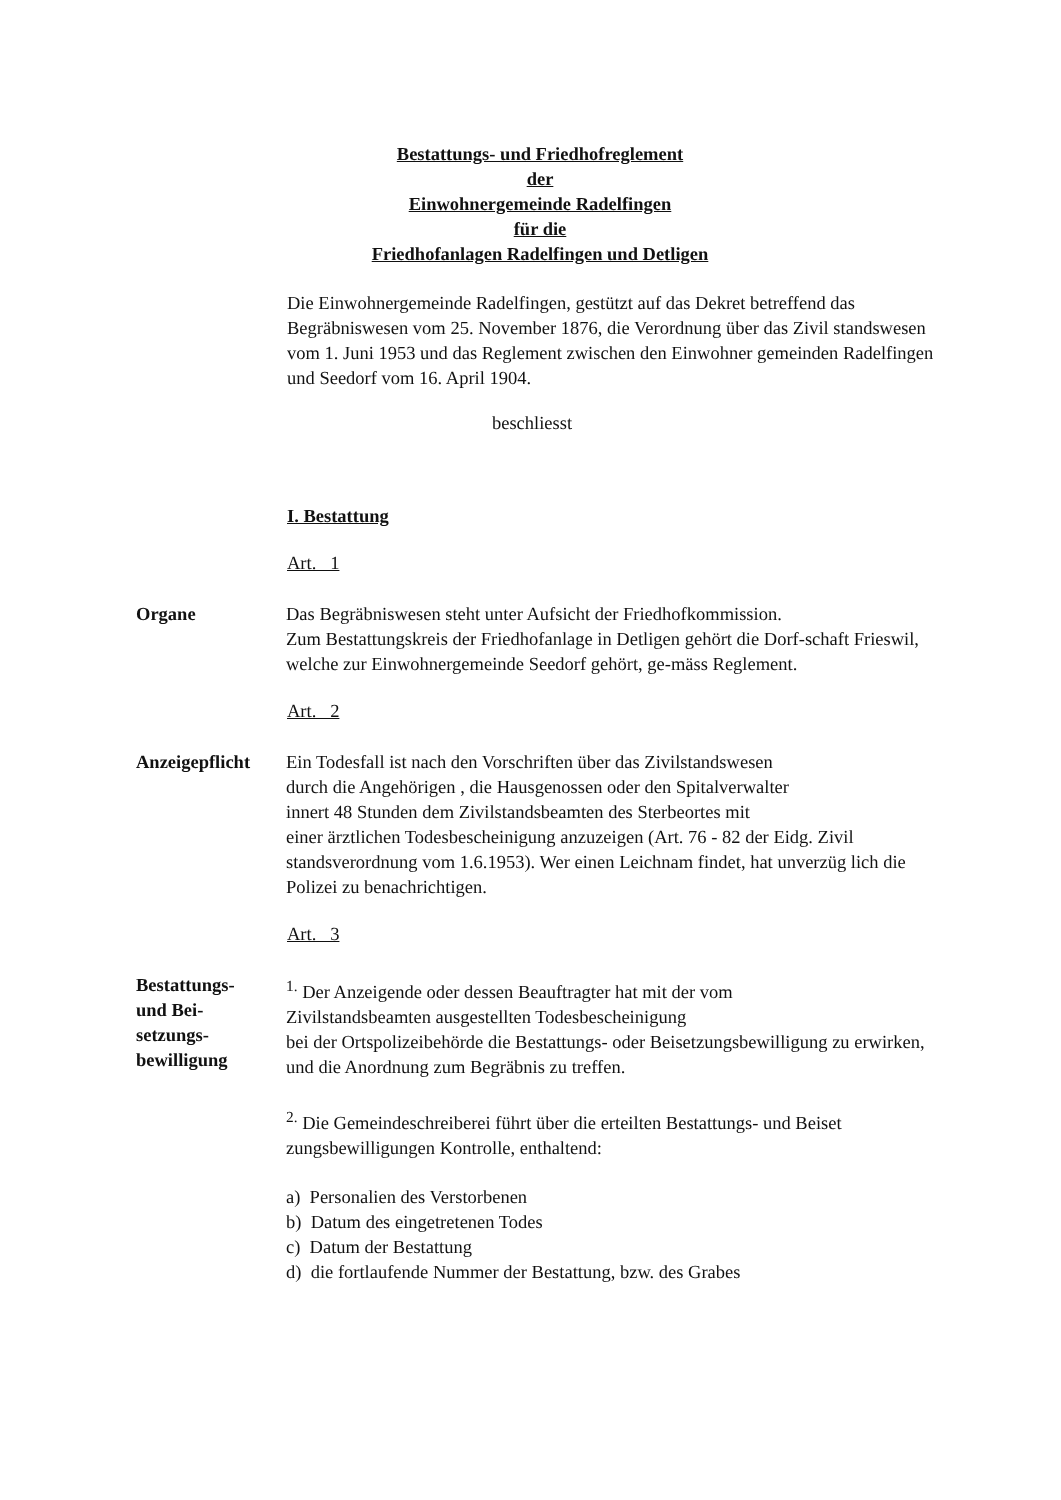Bestattungs- und Friedhofreglement
der
Einwohnergemeinde Radelfingen
für die
Friedhofanlagen Radelfingen und Detligen
Die Einwohnergemeinde Radelfingen, gestützt auf das Dekret betreffend das Begräbniswesen vom 25. November 1876, die Verordnung über das Zivil standswesen vom 1. Juni 1953 und das Reglement zwischen den Einwohner gemeinden Radelfingen und Seedorf vom 16. April 1904.
beschliesst
I. Bestattung
Art. 1
Organe Das Begräbniswesen steht unter Aufsicht der Friedhofkommission.
Zum Bestattungskreis der Friedhofanlage in Detligen gehört die Dorf-schaft Frieswil, welche zur Einwohnergemeinde Seedorf gehört, ge-mäss Reglement.
Art. 2
Anzeigepflicht
Ein Todesfall ist nach den Vorschriften über das Zivilstandswesen
durch die Angehörigen , die Hausgenossen oder den Spitalverwalter
innert 48 Stunden dem Zivilstandsbeamten des Sterbeortes mit
einer ärztlichen Todesbescheinigung anzuzeigen (Art. 76 - 82 der Eidg. Zivil standsverordnung vom 1.6.1953). Wer einen Leichnam findet, hat unverzüg lich die Polizei zu benachrichtigen.
Art. 3
Bestattungs-
und Bei-
setzungs-
bewilligung
<sup>1.</sup> Der Anzeigende oder dessen Beauftragter hat mit der vom
Zivilstandsbeamten ausgestellten Todesbescheinigung
bei der Ortspolizeibehörde die Bestattungs- oder Beisetzungsbewilligung zu erwirken, und die Anordnung zum Begräbnis zu treffen.
<sup>2.</sup> Die Gemeindeschreiberei führt über die erteilten Bestattungs- und Beiset zungsbewilligungen Kontrolle, enthaltend:
a) Personalien des Verstorbenen
b) Datum des eingetretenen Todes
c) Datum der Bestattung
d) die fortlaufende Nummer der Bestattung, bzw. des Grabes